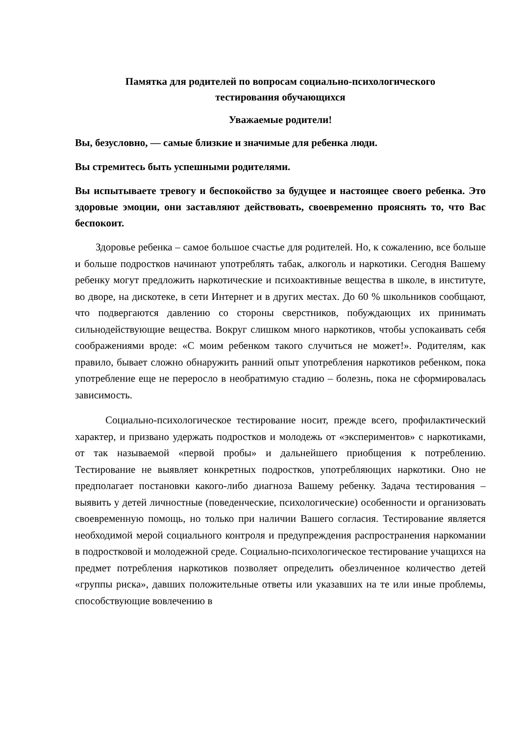Памятка для родителей по вопросам социально-психологического
тестирования обучающихся
Уважаемые родители!
Вы, безусловно, — самые близкие и значимые для ребенка люди.
Вы стремитесь быть успешными родителями.
Вы испытываете тревогу и беспокойство за будущее и настоящее своего ребенка. Это здоровые эмоции, они заставляют действовать, своевременно прояснять то, что Вас беспокоит.
Здоровье ребенка – самое большое счастье для родителей. Но, к сожалению, все больше и больше подростков начинают употреблять табак, алкоголь и наркотики. Сегодня Вашему ребенку могут предложить наркотические и психоактивные вещества в школе, в институте, во дворе, на дискотеке, в сети Интернет и в других местах. До 60 % школьников сообщают, что подвергаются давлению со стороны сверстников, побуждающих их принимать сильнодействующие вещества. Вокруг слишком много наркотиков, чтобы успокаивать себя соображениями вроде: «С моим ребенком такого случиться не может!». Родителям, как правило, бывает сложно обнаружить ранний опыт употребления наркотиков ребенком, пока употребление еще не переросло в необратимую стадию – болезнь, пока не сформировалась зависимость.
Социально-психологическое тестирование носит, прежде всего, профилактический характер, и призвано удержать подростков и молодежь от «экспериментов» с наркотиками, от так называемой «первой пробы» и дальнейшего приобщения к потреблению. Тестирование не выявляет конкретных подростков, употребляющих наркотики. Оно не предполагает постановки какого-либо диагноза Вашему ребенку. Задача тестирования – выявить у детей личностные (поведенческие, психологические) особенности и организовать своевременную помощь, но только при наличии Вашего согласия. Тестирование является необходимой мерой социального контроля и предупреждения распространения наркомании в подростковой и молодежной среде. Социально-психологическое тестирование учащихся на предмет потребления наркотиков позволяет определить обезличенное количество детей «группы риска», давших положительные ответы или указавших на те или иные проблемы, способствующие вовлечению в